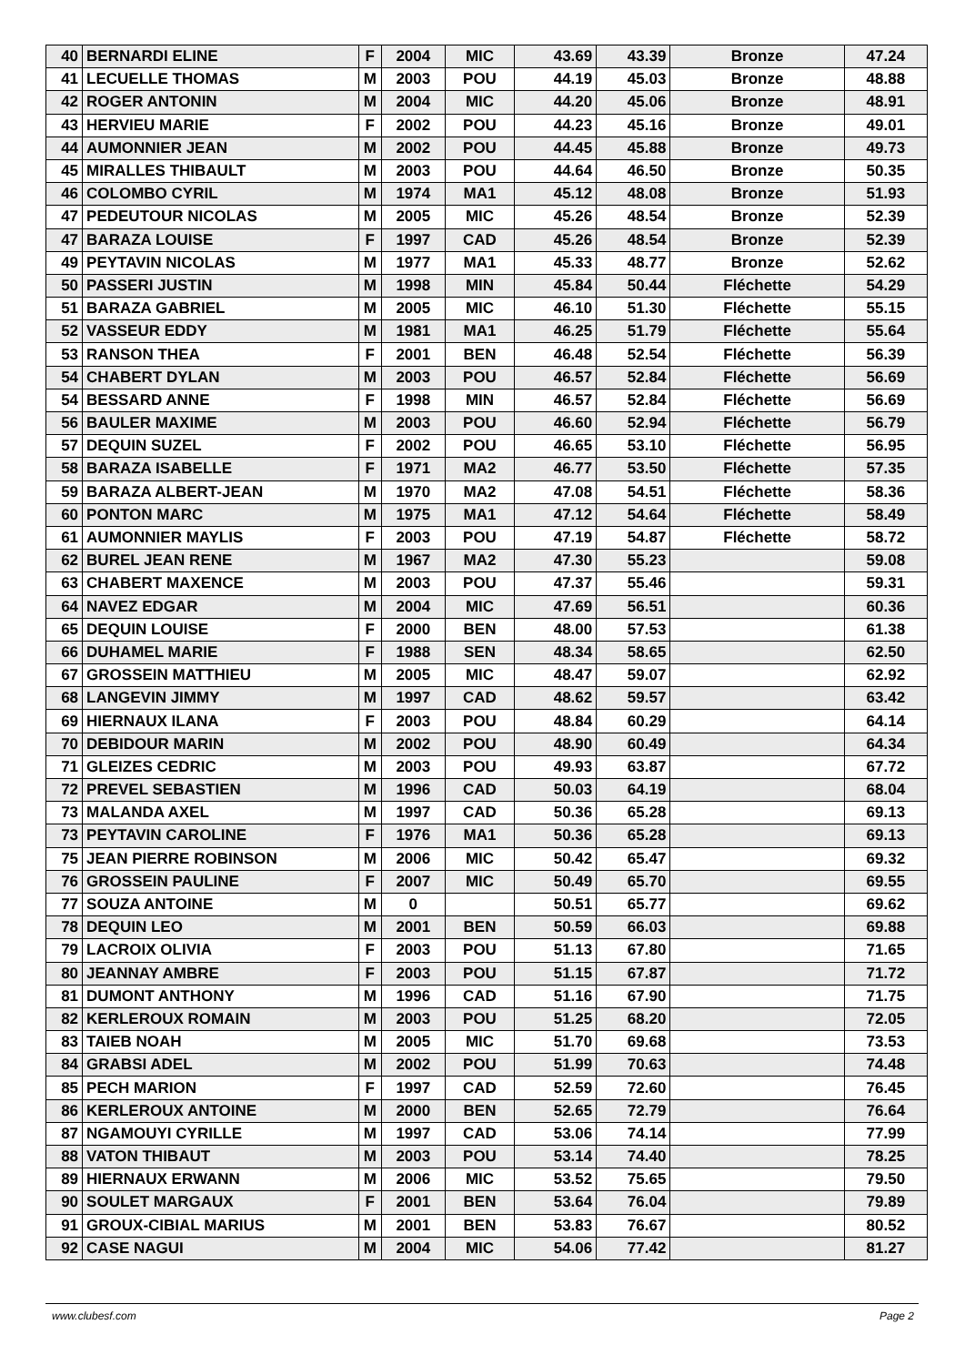| 40 | BERNARDI ELINE | F | 2004 | MIC | 43.69 | 43.39 | Bronze | 47.24 |
| 41 | LECUELLE THOMAS | M | 2003 | POU | 44.19 | 45.03 | Bronze | 48.88 |
| 42 | ROGER ANTONIN | M | 2004 | MIC | 44.20 | 45.06 | Bronze | 48.91 |
| 43 | HERVIEU MARIE | F | 2002 | POU | 44.23 | 45.16 | Bronze | 49.01 |
| 44 | AUMONNIER JEAN | M | 2002 | POU | 44.45 | 45.88 | Bronze | 49.73 |
| 45 | MIRALLES THIBAULT | M | 2003 | POU | 44.64 | 46.50 | Bronze | 50.35 |
| 46 | COLOMBO CYRIL | M | 1974 | MA1 | 45.12 | 48.08 | Bronze | 51.93 |
| 47 | PEDEUTOUR NICOLAS | M | 2005 | MIC | 45.26 | 48.54 | Bronze | 52.39 |
| 47 | BARAZA LOUISE | F | 1997 | CAD | 45.26 | 48.54 | Bronze | 52.39 |
| 49 | PEYTAVIN NICOLAS | M | 1977 | MA1 | 45.33 | 48.77 | Bronze | 52.62 |
| 50 | PASSERI JUSTIN | M | 1998 | MIN | 45.84 | 50.44 | Fléchette | 54.29 |
| 51 | BARAZA GABRIEL | M | 2005 | MIC | 46.10 | 51.30 | Fléchette | 55.15 |
| 52 | VASSEUR EDDY | M | 1981 | MA1 | 46.25 | 51.79 | Fléchette | 55.64 |
| 53 | RANSON THEA | F | 2001 | BEN | 46.48 | 52.54 | Fléchette | 56.39 |
| 54 | CHABERT DYLAN | M | 2003 | POU | 46.57 | 52.84 | Fléchette | 56.69 |
| 54 | BESSARD ANNE | F | 1998 | MIN | 46.57 | 52.84 | Fléchette | 56.69 |
| 56 | BAULER MAXIME | M | 2003 | POU | 46.60 | 52.94 | Fléchette | 56.79 |
| 57 | DEQUIN SUZEL | F | 2002 | POU | 46.65 | 53.10 | Fléchette | 56.95 |
| 58 | BARAZA ISABELLE | F | 1971 | MA2 | 46.77 | 53.50 | Fléchette | 57.35 |
| 59 | BARAZA ALBERT-JEAN | M | 1970 | MA2 | 47.08 | 54.51 | Fléchette | 58.36 |
| 60 | PONTON MARC | M | 1975 | MA1 | 47.12 | 54.64 | Fléchette | 58.49 |
| 61 | AUMONNIER MAYLIS | F | 2003 | POU | 47.19 | 54.87 | Fléchette | 58.72 |
| 62 | BUREL JEAN RENE | M | 1967 | MA2 | 47.30 | 55.23 | | 59.08 |
| 63 | CHABERT MAXENCE | M | 2003 | POU | 47.37 | 55.46 | | 59.31 |
| 64 | NAVEZ EDGAR | M | 2004 | MIC | 47.69 | 56.51 | | 60.36 |
| 65 | DEQUIN LOUISE | F | 2000 | BEN | 48.00 | 57.53 | | 61.38 |
| 66 | DUHAMEL MARIE | F | 1988 | SEN | 48.34 | 58.65 | | 62.50 |
| 67 | GROSSEIN MATTHIEU | M | 2005 | MIC | 48.47 | 59.07 | | 62.92 |
| 68 | LANGEVIN JIMMY | M | 1997 | CAD | 48.62 | 59.57 | | 63.42 |
| 69 | HIERNAUX ILANA | F | 2003 | POU | 48.84 | 60.29 | | 64.14 |
| 70 | DEBIDOUR MARIN | M | 2002 | POU | 48.90 | 60.49 | | 64.34 |
| 71 | GLEIZES CEDRIC | M | 2003 | POU | 49.93 | 63.87 | | 67.72 |
| 72 | PREVEL SEBASTIEN | M | 1996 | CAD | 50.03 | 64.19 | | 68.04 |
| 73 | MALANDA AXEL | M | 1997 | CAD | 50.36 | 65.28 | | 69.13 |
| 73 | PEYTAVIN CAROLINE | F | 1976 | MA1 | 50.36 | 65.28 | | 69.13 |
| 75 | JEAN PIERRE ROBINSON | M | 2006 | MIC | 50.42 | 65.47 | | 69.32 |
| 76 | GROSSEIN PAULINE | F | 2007 | MIC | 50.49 | 65.70 | | 69.55 |
| 77 | SOUZA ANTOINE | M | 0 | | 50.51 | 65.77 | | 69.62 |
| 78 | DEQUIN LEO | M | 2001 | BEN | 50.59 | 66.03 | | 69.88 |
| 79 | LACROIX OLIVIA | F | 2003 | POU | 51.13 | 67.80 | | 71.65 |
| 80 | JEANNAY AMBRE | F | 2003 | POU | 51.15 | 67.87 | | 71.72 |
| 81 | DUMONT ANTHONY | M | 1996 | CAD | 51.16 | 67.90 | | 71.75 |
| 82 | KERLEROUX ROMAIN | M | 2003 | POU | 51.25 | 68.20 | | 72.05 |
| 83 | TAIEB NOAH | M | 2005 | MIC | 51.70 | 69.68 | | 73.53 |
| 84 | GRABSI ADEL | M | 2002 | POU | 51.99 | 70.63 | | 74.48 |
| 85 | PECH MARION | F | 1997 | CAD | 52.59 | 72.60 | | 76.45 |
| 86 | KERLEROUX ANTOINE | M | 2000 | BEN | 52.65 | 72.79 | | 76.64 |
| 87 | NGAMOUYI CYRILLE | M | 1997 | CAD | 53.06 | 74.14 | | 77.99 |
| 88 | VATON THIBAUT | M | 2003 | POU | 53.14 | 74.40 | | 78.25 |
| 89 | HIERNAUX ERWANN | M | 2006 | MIC | 53.52 | 75.65 | | 79.50 |
| 90 | SOULET MARGAUX | F | 2001 | BEN | 53.64 | 76.04 | | 79.89 |
| 91 | GROUX-CIBIAL MARIUS | M | 2001 | BEN | 53.83 | 76.67 | | 80.52 |
| 92 | CASE NAGUI | M | 2004 | MIC | 54.06 | 77.42 | | 81.27 |
www.clubesf.com Page 2